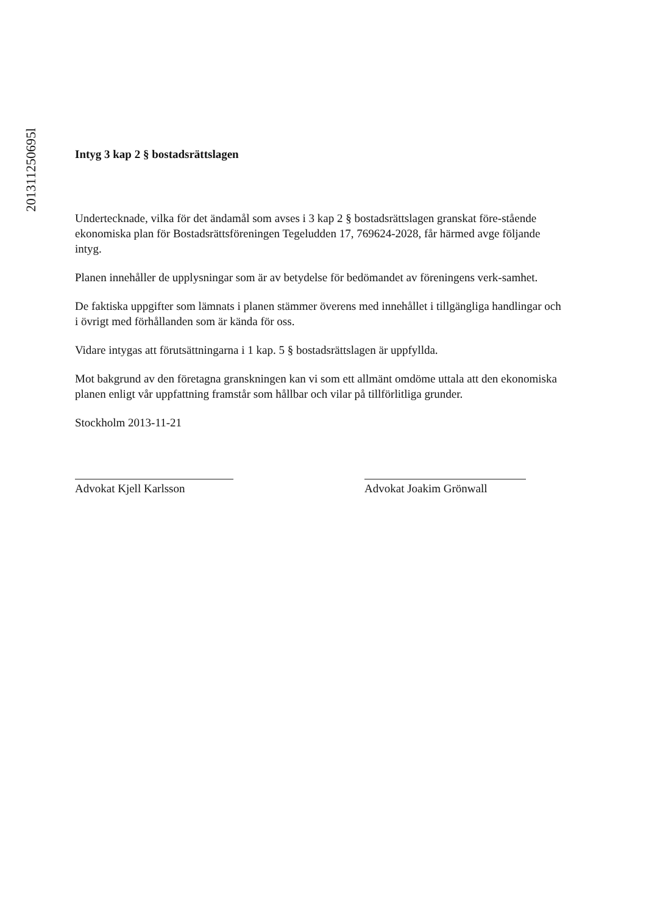201311250695l
Intyg 3 kap 2 § bostadsrättslagen
Undertecknade, vilka för det ändamål som avses i 3 kap 2 § bostadsrättslagen granskat före-stående ekonomiska plan för Bostadsrättsföreningen Tegeludden 17, 769624-2028, får härmed avge följande intyg.
Planen innehåller de upplysningar som är av betydelse för bedömandet av föreningens verk-samhet.
De faktiska uppgifter som lämnats i planen stämmer överens med innehållet i tillgängliga handlingar och i övrigt med förhållanden som är kända för oss.
Vidare intygas att förutsättningarna i 1 kap. 5 § bostadsrättslagen är uppfyllda.
Mot bakgrund av den företagna granskningen kan vi som ett allmänt omdöme uttala att den ekonomiska planen enligt vår uppfattning framstår som hållbar och vilar på tillförlitliga grunder.
Stockholm 2013-11-21
Advokat Kjell Karlsson Advokat Joakim Grönwall